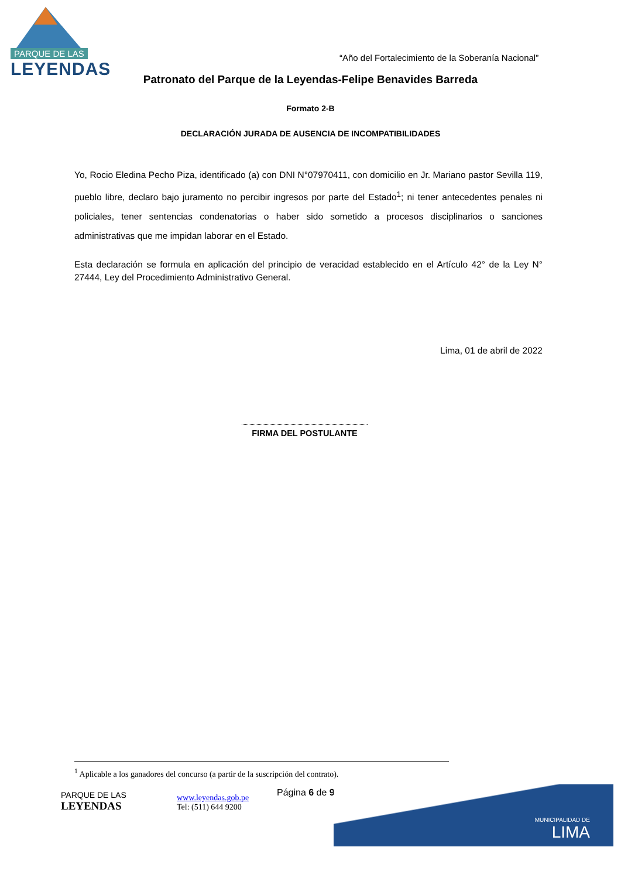PARQUE DE LAS
LEYENDAS
“Año del Fortalecimiento de la Soberanía Nacional”
Patronato del Parque de la Leyendas-Felipe Benavides Barreda
Formato 2-B
DECLARACIÓN JURADA DE AUSENCIA DE INCOMPATIBILIDADES
Yo, Rocio Eledina Pecho Piza, identificado (a) con DNI N°07970411, con domicilio en Jr. Mariano pastor Sevilla 119, pueblo libre, declaro bajo juramento no percibir ingresos por parte del Estado<sup>1</sup>; ni tener antecedentes penales ni policiales, tener sentencias condenatorias o haber sido sometido a procesos disciplinarios o sanciones administrativas que me impidan laborar en el Estado.
Esta declaración se formula en aplicación del principio de veracidad establecido en el Artículo 42° de la Ley N° 27444, Ley del Procedimiento Administrativo General.
Lima, 01 de abril de 2022
FIRMA DEL POSTULANTE
<sup>1</sup> Aplicable a los ganadores del concurso (a partir de la suscripción del contrato).
PARQUE DE LAS
LEYENDAS
www.leyendas.gob.pe
Tel: (511) 644 9200
Página 6 de 9 MUNICIPALIDAD DE
LIMA